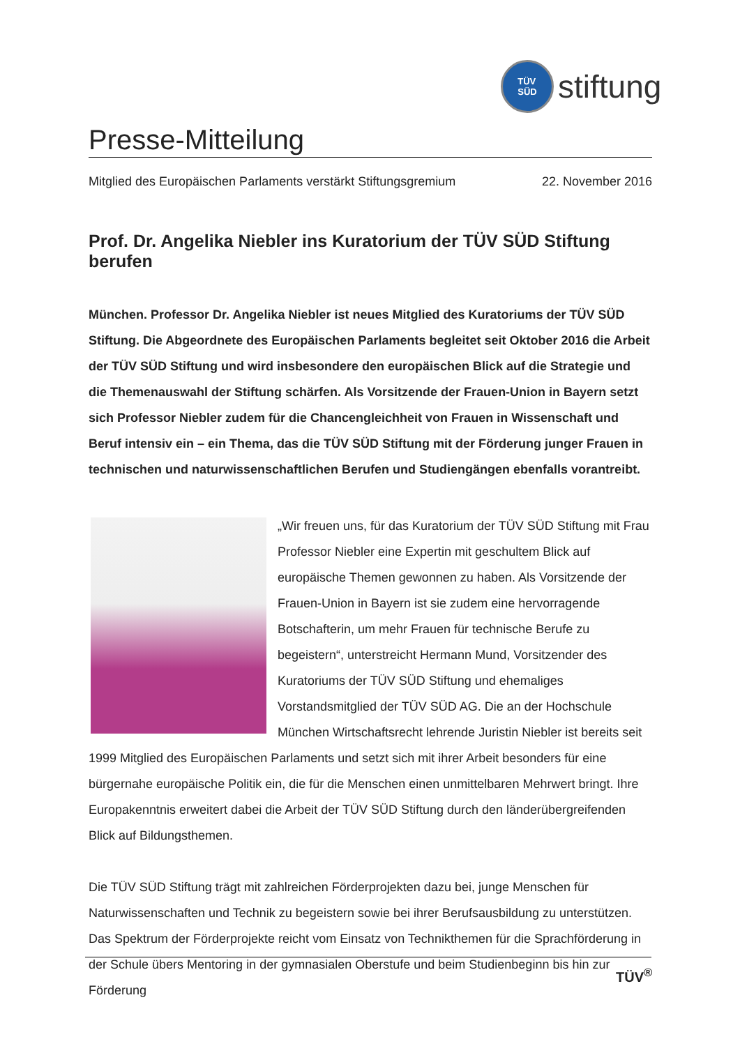TÜV
SÜD
stiftung
Presse-Mitteilung
Mitglied des Europäischen Parlaments verstärkt Stiftungsgremium 22. November 2016
Prof. Dr. Angelika Niebler ins Kuratorium der TÜV SÜD Stiftung berufen
München. Professor Dr. Angelika Niebler ist neues Mitglied des Kuratoriums der TÜV SÜD Stiftung. Die Abgeordnete des Europäischen Parlaments begleitet seit Oktober 2016 die Arbeit der TÜV SÜD Stiftung und wird insbesondere den europäischen Blick auf die Strategie und die Themenauswahl der Stiftung schärfen. Als Vorsitzende der Frauen-Union in Bayern setzt sich Professor Niebler zudem für die Chancengleichheit von Frauen in Wissenschaft und Beruf intensiv ein – ein Thema, das die TÜV SÜD Stiftung mit der Förderung junger Frauen in technischen und naturwissenschaftlichen Berufen und Studiengängen ebenfalls vorantreibt.
„Wir freuen uns, für das Kuratorium der TÜV SÜD Stiftung mit Frau Professor Niebler eine Expertin mit geschultem Blick auf europäische Themen gewonnen zu haben. Als Vorsitzende der Frauen-Union in Bayern ist sie zudem eine hervorragende Botschafterin, um mehr Frauen für technische Berufe zu begeistern“, unterstreicht Hermann Mund, Vorsitzender des Kuratoriums der TÜV SÜD Stiftung und ehemaliges Vorstandsmitglied der TÜV SÜD AG. Die an der Hochschule München Wirtschaftsrecht lehrende Juristin Niebler ist bereits seit 1999 Mitglied des Europäischen Parlaments und setzt sich mit ihrer Arbeit besonders für eine bürgernahe europäische Politik ein, die für die Menschen einen unmittelbaren Mehrwert bringt. Ihre Europakenntnis erweitert dabei die Arbeit der TÜV SÜD Stiftung durch den länderübergreifenden Blick auf Bildungsthemen.
Die TÜV SÜD Stiftung trägt mit zahlreichen Förderprojekten dazu bei, junge Menschen für Naturwissenschaften und Technik zu begeistern sowie bei ihrer Berufsausbildung zu unterstützen. Das Spektrum der Förderprojekte reicht vom Einsatz von Technikthemen für die Sprachförderung in der Schule übers Mentoring in der gymnasialen Oberstufe und beim Studienbeginn bis hin zur Förderung
TÜV<sup>®</sup>